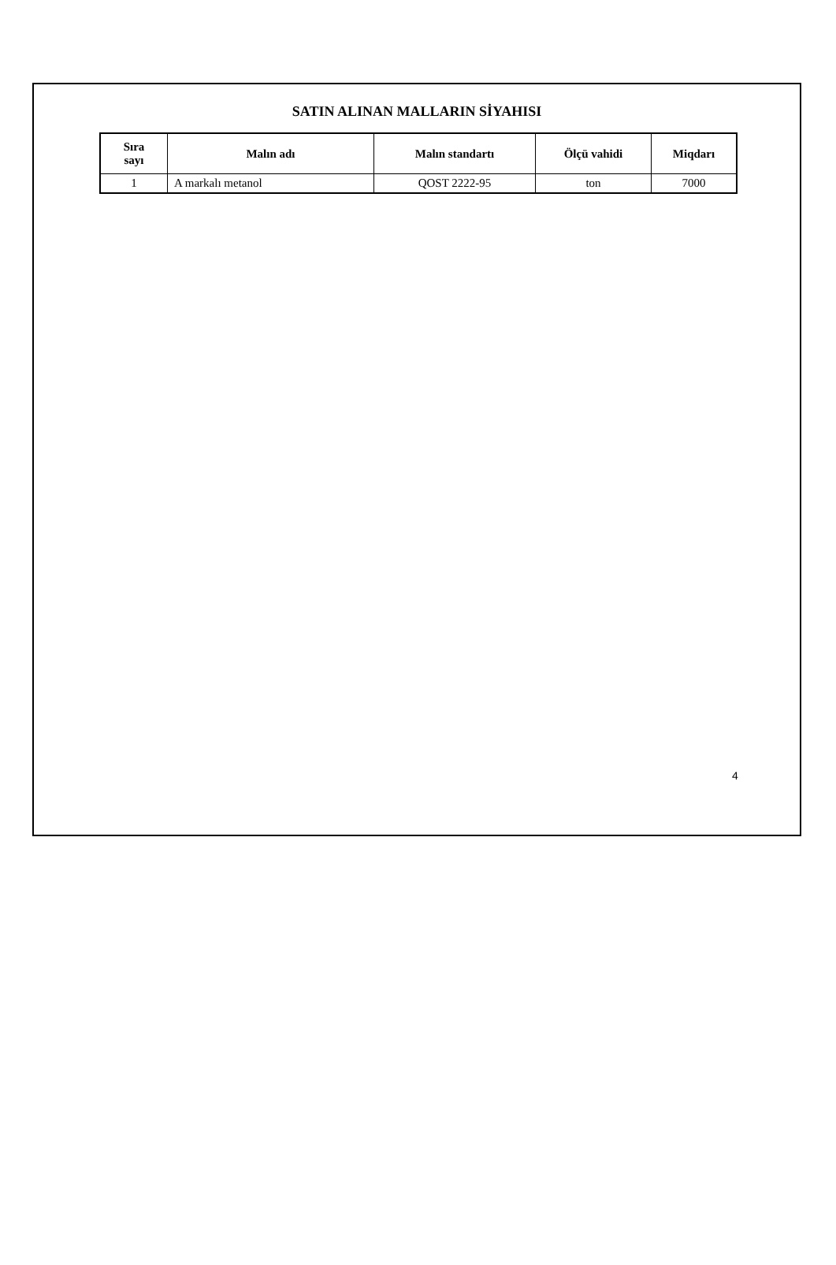SATIN ALINAN MALLARIN SİYAHISI
| Sıra sayı | Malın adı | Malın standartı | Ölçü vahidi | Miqdarı |
| --- | --- | --- | --- | --- |
| 1 | A markalı metanol | QOST 2222-95 | ton | 7000 |
4